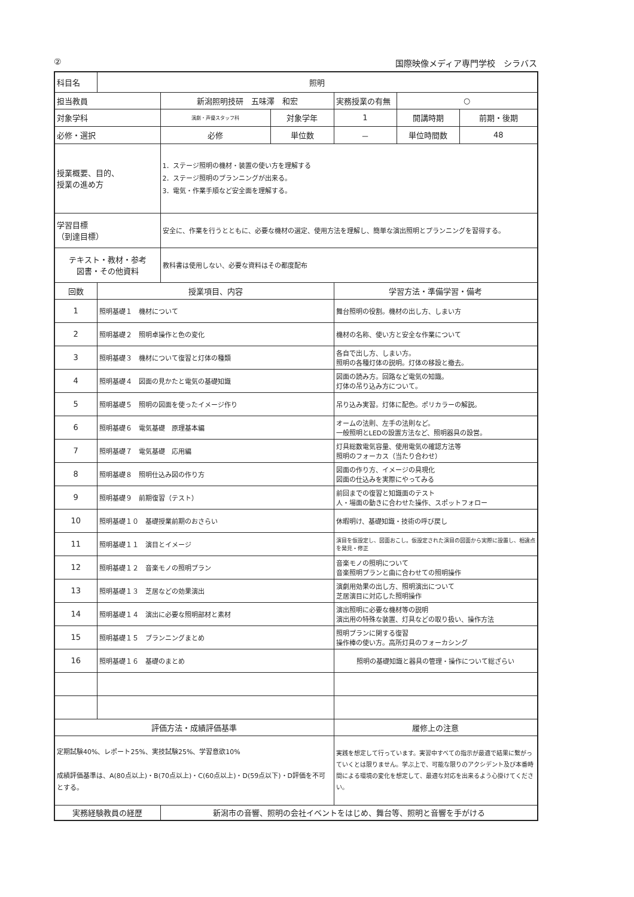② 国際映像メディア専門学校　シラバス
| 科目名 | 照明 | | | | | |
| 担当教員 | | 新潟照明技研 五味澤 和宏 | | 実務授業の有無 | ○ | |
| 対象学科 | | 演劇・声優スタッフ科 | 対象学年 | 1 | 開講時期 | 前期・後期 |
| 必修・選択 | | 必修 | 単位数 | － | 単位時間数 | 48 |
| 授業概要、目的、 授業の進め方 | | 1．ステージ照明の機材・装置の使い方を理解する 2．ステージ照明のプランニングが出来る。 3．電気・作業手順など安全面を理解する。 | | | | |
| 学習目標 （到達目標） | | 安全に、作業を行うとともに、必要な機材の選定、使用方法を理解し、簡単な演出照明とプランニングを習得する。 | | | | |
| テキスト・教材・参考 図書・その他資料 | | 教科書は使用しない、必要な資料はその都度配布 | | | | |
| 回数 | 授業項目、内容 | | | 学習方法・準備学習・備考 | | |
| 1 | 照明基礎１ 機材について | | | 舞台照明の役割。機材の出し方、しまい方 | | |
| 2 | 照明基礎２ 照明卓操作と色の変化 | | | 機材の名称、使い方と安全な作業について | | |
| 3 | 照明基礎３ 機材について復習と灯体の種類 | | | 各自で出し方、しまい方。 照明の各種灯体の説明。灯体の移設と撤去。 | | |
| 4 | 照明基礎４ 図面の見かたと電気の基礎知識 | | | 図面の読み方。回路など電気の知識。 灯体の吊り込み方について。 | | |
| 5 | 照明基礎５ 照明の図面を使ったイメージ作り | | | 吊り込み実習。灯体に配色。ポリカラーの解説。 | | |
| 6 | 照明基礎６ 電気基礎 原理基本編 | | | オームの法則、左手の法則など。 一般照明とLEDの設置方法など、照明器具の設営。 | | |
| 7 | 照明基礎７ 電気基礎 応用編 | | | 灯具総数電気容量、使用電気の確認方法等 照明のフォーカス（当たり合わせ） | | |
| 8 | 照明基礎８ 照明仕込み図の作り方 | | | 図面の作り方、イメージの具現化 図面の仕込みを実際にやってみる | | |
| 9 | 照明基礎９ 前期復習（テスト） | | | 前回までの復習と知識面のテスト 人・場面の動きに合わせた操作、スポットフォロー | | |
| 10 | 照明基礎１０ 基礎授業前期のおさらい | | | 休暇明け、基礎知識・技術の呼び戻し | | |
| 11 | 照明基礎１１ 演目とイメージ | | | 演目を仮設定し、図面おこし。仮設定された演目の図面から実際に設置し、相違点を発見・修正 | | |
| 12 | 照明基礎１２ 音楽モノの照明プラン | | | 音楽モノの照明について 音楽照明プランと曲に合わせての照明操作 | | |
| 13 | 照明基礎１３ 芝居などの効果演出 | | | 演劇用効果の出し方、照明演出について 芝居演目に対応した照明操作 | | |
| 14 | 照明基礎１４ 演出に必要な照明部材と素材 | | | 演出照明に必要な機材等の説明 演出用の特殊な装置、灯具などの取り扱い、操作方法 | | |
| 15 | 照明基礎１５ プランニングまとめ | | | 照明プランに関する復習 操作棒の使い方。高所灯具のフォーカシング | | |
| 16 | 照明基礎１６ 基礎のまとめ | | | 照明の基礎知識と器具の管理・操作について総ざらい | | |
| 評価方法・成績評価基準 | | | | 履修上の注意 | | |
| 定期試験40%、レポート25%、実技試験25%、学習意欲10% 成績評価基準は、A(80点以上)・B(70点以上)・C(60点以上)・D(59点以下)・D評価を不可とする。 | | | | 実践を想定して行っています。実習中すべての指示が最適で結果に繋がっていくとは限りません。学ぶ上で、可能な限りのアクシデント及び本番時間による環境の変化を想定して、最適な対応を出来るよう心掛けてください。 | | |
| 実務経験教員の経歴 | | 新潟市の音響、照明の会社イベントをはじめ、舞台等、照明と音響を手がける | | | | |